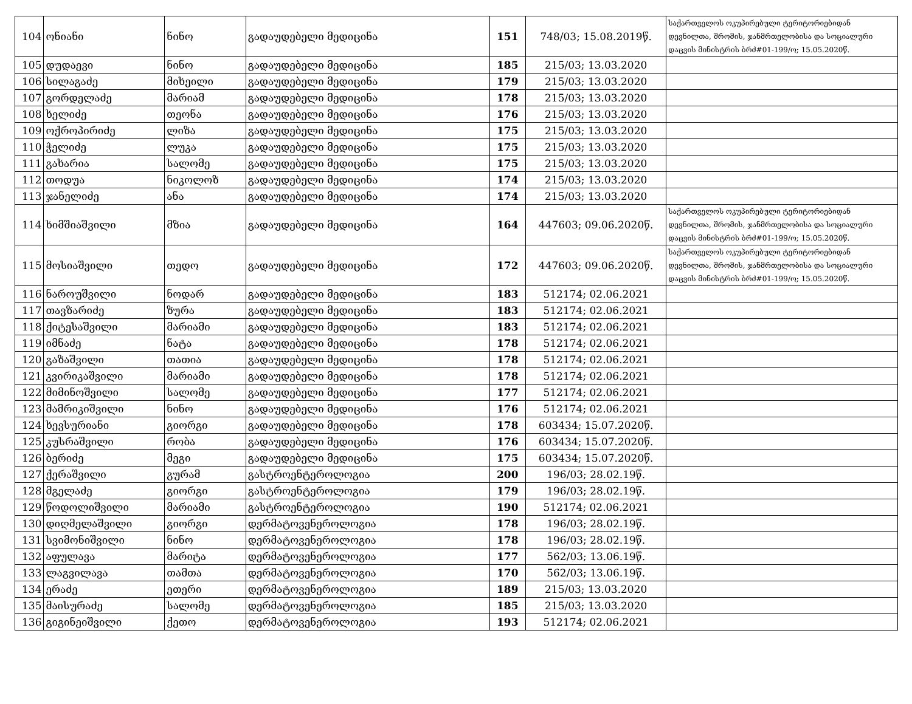| 104 | ონიანი | ნინო | გადაუდებელი მედიცინა | 151 | 748/03; 15.08.2019წ. | საქართველოს ოკუპირებული ტერიტორიებიდან დევნილთა, შრომის, ჯანმრთელობისა და სოციალური დაცვის მინისტრის ბრძ#01-199/ო; 15.05.2020წ. |
| 105 | დუდაევი | ნინო | გადაუდებელი მედიცინა | 185 | 215/03; 13.03.2020 | |
| 106 | სილაგაძე | მიხეილი | გადაუდებელი მედიცინა | 179 | 215/03; 13.03.2020 | |
| 107 | გორდელაძე | მარიამ | გადაუდებელი მედიცინა | 178 | 215/03; 13.03.2020 | |
| 108 | ხელიძე | თეონა | გადაუდებელი მედიცინა | 176 | 215/03; 13.03.2020 | |
| 109 | ოქროპირიძე | ლიზა | გადაუდებელი მედიცინა | 175 | 215/03; 13.03.2020 | |
| 110 | ჭელიძე | ლუკა | გადაუდებელი მედიცინა | 175 | 215/03; 13.03.2020 | |
| 111 | გახარია | სალომე | გადაუდებელი მედიცინა | 175 | 215/03; 13.03.2020 | |
| 112 | თოდუა | ნიკოლოზ | გადაუდებელი მედიცინა | 174 | 215/03; 13.03.2020 | |
| 113 | ჯანელიძე | ანა | გადაუდებელი მედიცინა | 174 | 215/03; 13.03.2020 | |
| 114 | ხიმშიაშვილი | მზია | გადაუდებელი მედიცინა | 164 | 447603; 09.06.2020წ. | საქართველოს ოკუპირებული ტერიტორიებიდან დევნილთა, შრომის, ჯანმრთელობისა და სოციალური დაცვის მინისტრის ბრძ#01-199/ო; 15.05.2020წ. |
| 115 | მოსიაშვილი | თედო | გადაუდებელი მედიცინა | 172 | 447603; 09.06.2020წ. | საქართველოს ოკუპირებული ტერიტორიებიდან დევნილთა, შრომის, ჯანმრთელობისა და სოციალური დაცვის მინისტრის ბრძ#01-199/ო; 15.05.2020წ. |
| 116 | ნაროუშვილი | ნოდარ | გადაუდებელი მედიცინა | 183 | 512174; 02.06.2021 | |
| 117 | თავზარიძე | ზურა | გადაუდებელი მედიცინა | 183 | 512174; 02.06.2021 | |
| 118 | ქიტესაშვილი | მარიამი | გადაუდებელი მედიცინა | 183 | 512174; 02.06.2021 | |
| 119 | იმნაძე | ნატა | გადაუდებელი მედიცინა | 178 | 512174; 02.06.2021 | |
| 120 | გაზაშვილი | თათია | გადაუდებელი მედიცინა | 178 | 512174; 02.06.2021 | |
| 121 | კვირიკაშვილი | მარიამი | გადაუდებელი მედიცინა | 178 | 512174; 02.06.2021 | |
| 122 | მიმინოშვილი | სალომე | გადაუდებელი მედიცინა | 177 | 512174; 02.06.2021 | |
| 123 | მამრიკიშვილი | ნინო | გადაუდებელი მედიცინა | 176 | 512174; 02.06.2021 | |
| 124 | ხევსურიანი | გიორგი | გადაუდებელი მედიცინა | 178 | 603434; 15.07.2020წ. | |
| 125 | კუსრაშვილი | რობა | გადაუდებელი მედიცინა | 176 | 603434; 15.07.2020წ. | |
| 126 | ბერიძე | მეგი | გადაუდებელი მედიცინა | 175 | 603434; 15.07.2020წ. | |
| 127 | ქერაშვილი | გურამ | გასტროენტეროლოგია | 200 | 196/03; 28.02.19წ. | |
| 128 | მგელაძე | გიორგი | გასტროენტეროლოგია | 179 | 196/03; 28.02.19წ. | |
| 129 | წოდოლიშვილი | მარიამი | გასტროენტეროლოგია | 190 | 512174; 02.06.2021 | |
| 130 | დიღმელაშვილი | გიორგი | დერმატოვენეროლოგია | 178 | 196/03; 28.02.19წ. | |
| 131 | სვიმონიშვილი | ნინო | დერმატოვენეროლოგია | 178 | 196/03; 28.02.19წ. | |
| 132 | აფულავა | მარიტა | დერმატოვენეროლოგია | 177 | 562/03; 13.06.19წ. | |
| 133 | ლაგვილავა | თამთა | დერმატოვენეროლოგია | 170 | 562/03; 13.06.19წ. | |
| 134 | ერაძე | ეთერი | დერმატოვენეროლოგია | 189 | 215/03; 13.03.2020 | |
| 135 | მაისურაძე | სალომე | დერმატოვენეროლოგია | 185 | 215/03; 13.03.2020 | |
| 136 | გიგინეიშვილი | ქეთო | დერმატოვენეროლოგია | 193 | 512174; 02.06.2021 | |